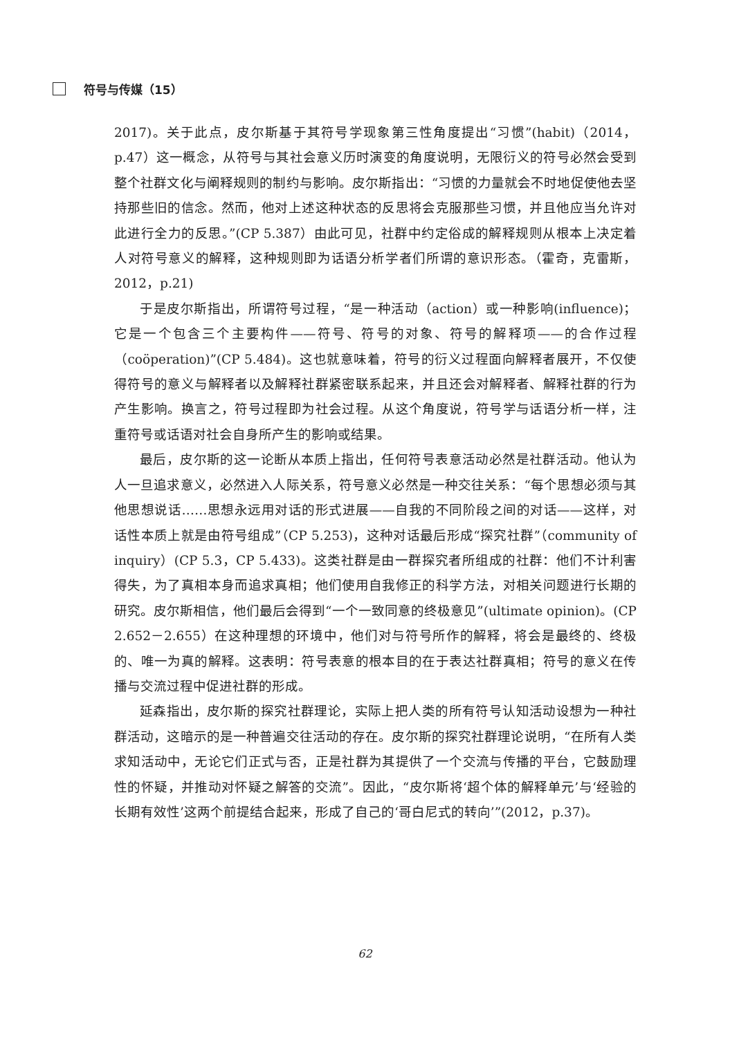符号与传媒（15）
2017)。关于此点，皮尔斯基于其符号学现象第三性角度提出“习惯”(habit)（2014，p.47）这一概念，从符号与其社会意义历时演变的角度说明，无限衍义的符号必然会受到整个社群文化与阐释规则的制约与影响。皮尔斯指出：“习惯的力量就会不时地促使他去坚持那些旧的信念。然而，他对上述这种状态的反思将会克服那些习惯，并且他应当允许对此进行全力的反思。”(CP 5.387）由此可见，社群中约定俗成的解释规则从根本上决定着人对符号意义的解释，这种规则即为话语分析学者们所谓的意识形态。（霍奇，克雷斯，2012，p.21)
于是皮尔斯指出，所谓符号过程，“是一种活动（action）或一种影响(influence)；它是一个包含三个主要构件——符号、符号的对象、符号的解释项——的合作过程（coöperation)”(CP 5.484)。这也就意味着，符号的衍义过程面向解释者展开，不仅使得符号的意义与解释者以及解释社群紧密联系起来，并且还会对解释者、解释社群的行为产生影响。换言之，符号过程即为社会过程。从这个角度说，符号学与话语分析一样，注重符号或话语对社会自身所产生的影响或结果。
最后，皮尔斯的这一论断从本质上指出，任何符号表意活动必然是社群活动。他认为人一旦追求意义，必然进入人际关系，符号意义必然是一种交往关系：“每个思想必须与其他思想说话……思想永远用对话的形式进展——自我的不同阶段之间的对话——这样，对话性本质上就是由符号组成”（CP 5.253)，这种对话最后形成“探究社群”（community of inquiry）(CP 5.3，CP 5.433)。这类社群是由一群探究者所组成的社群：他们不计利害得失，为了真相本身而追求真相；他们使用自我修正的科学方法，对相关问题进行长期的研究。皮尔斯相信，他们最后会得到“一个一致同意的终极意见”(ultimate opinion)。(CP 2.652－2.655）在这种理想的环境中，他们对与符号所作的解释，将会是最终的、终极的、唯一为真的解释。这表明：符号表意的根本目的在于表达社群真相；符号的意义在传播与交流过程中促进社群的形成。
延森指出，皮尔斯的探究社群理论，实际上把人类的所有符号认知活动设想为一种社群活动，这暗示的是一种普遍交往活动的存在。皮尔斯的探究社群理论说明，“在所有人类求知活动中，无论它们正式与否，正是社群为其提供了一个交流与传播的平台，它鼓励理性的怀疑，并推动对怀疑之解答的交流”。因此，“皮尔斯将‘超个体的解释单元’与‘经验的长期有效性’这两个前提结合起来，形成了自己的‘哥白尼式的转向’”(2012，p.37)。
62